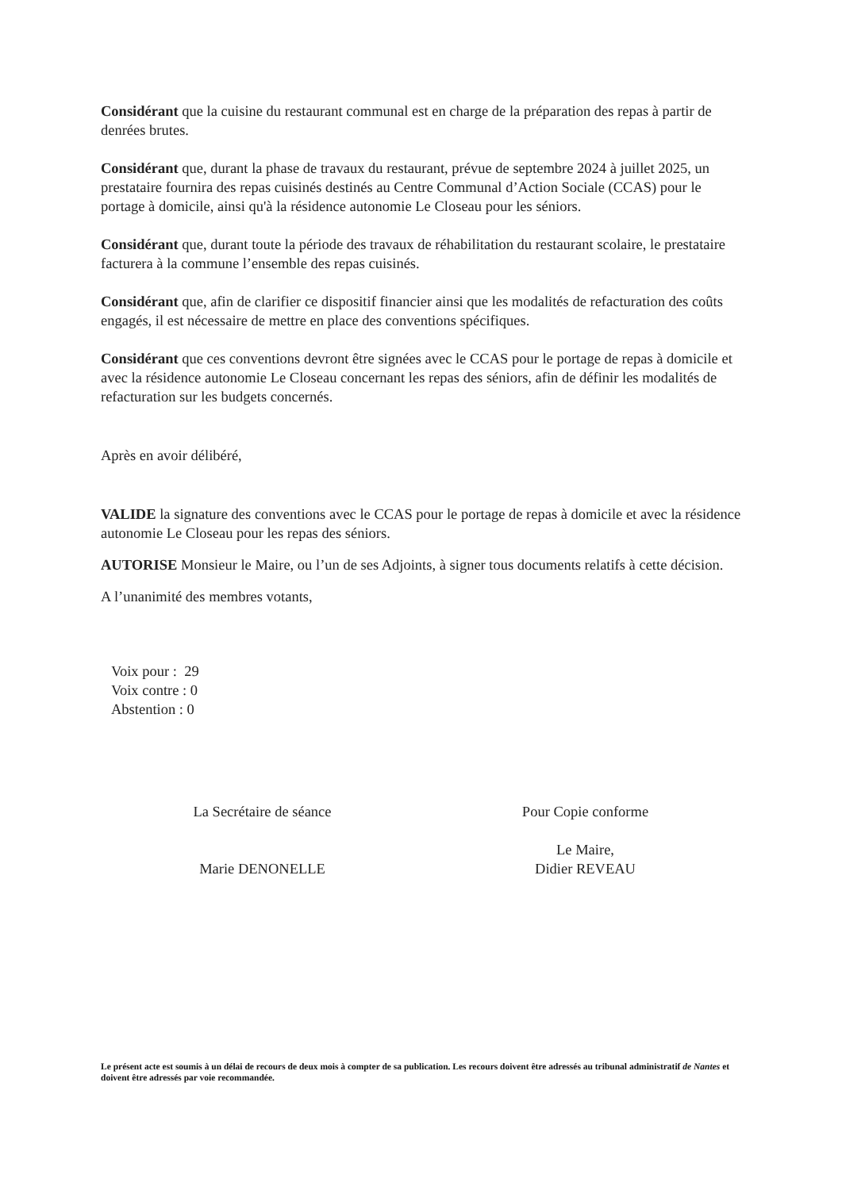Considérant que la cuisine du restaurant communal est en charge de la préparation des repas à partir de denrées brutes.
Considérant que, durant la phase de travaux du restaurant, prévue de septembre 2024 à juillet 2025, un prestataire fournira des repas cuisinés destinés au Centre Communal d’Action Sociale (CCAS) pour le portage à domicile, ainsi qu'à la résidence autonomie Le Closeau pour les séniors.
Considérant que, durant toute la période des travaux de réhabilitation du restaurant scolaire, le prestataire facturera à la commune l’ensemble des repas cuisinés.
Considérant que, afin de clarifier ce dispositif financier ainsi que les modalités de refacturation des coûts engagés, il est nécessaire de mettre en place des conventions spécifiques.
Considérant que ces conventions devront être signées avec le CCAS pour le portage de repas à domicile et avec la résidence autonomie Le Closeau concernant les repas des séniors, afin de définir les modalités de refacturation sur les budgets concernés.
Après en avoir délibéré,
VALIDE la signature des conventions avec le CCAS pour le portage de repas à domicile et avec la résidence autonomie Le Closeau pour les repas des séniors.
AUTORISE Monsieur le Maire, ou l’un de ses Adjoints, à signer tous documents relatifs à cette décision.
A l’unanimité des membres votants,
Voix pour : 29
Voix contre : 0
Abstention : 0
La Secrétaire de séance
Marie DENONELLE
Pour Copie conforme
Le Maire,
Didier REVEAU
Le présent acte est soumis à un délai de recours de deux mois à compter de sa publication. Les recours doivent être adressés au tribunal administratif de Nantes et doivent être adressés par voie recommandée.